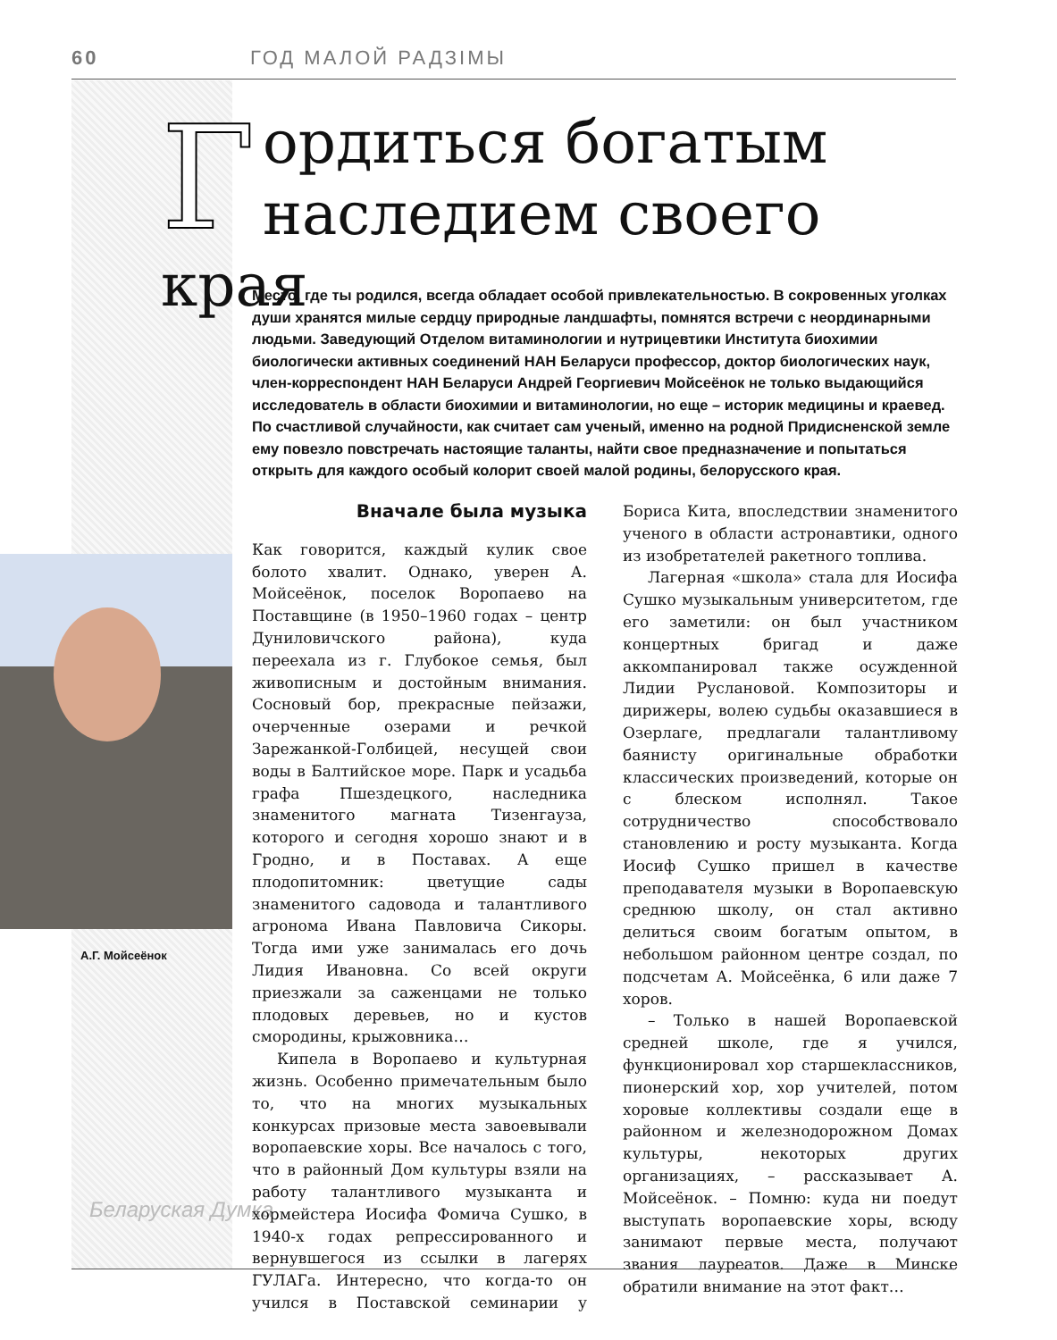60 ГОД МАЛОЙ РАДЗІМЫ
А.Г. Мойсеёнок
Беларуская Думка
Гордиться богатым
наследием своего края
Место, где ты родился, всегда обладает особой привлекательностью. В сокровенных уголках души хранятся милые сердцу природные ландшафты, помнятся встречи с неординарными людьми. Заведующий Отделом витаминологии и нутрицевтики Института биохимии биологически активных соединений НАН Беларуси профессор, доктор биологических наук, член-корреспондент НАН Беларуси Андрей Георгиевич Мойсеёнок не только выдающийся исследователь в области биохимии и витаминологии, но еще – историк медицины и краевед. По счастливой случайности, как считает сам ученый, именно на родной Придисненской земле ему повезло повстречать настоящие таланты, найти свое предназначение и попытаться открыть для каждого особый колорит своей малой родины, белорусского края.
Вначале была музыка
Как говорится, каждый кулик свое болото хвалит. Однако, уверен А. Мойсеёнок, поселок Воропаево на Поставщине (в 1950–1960 годах – центр Дуниловичского района), куда переехала из г. Глубокое семья, был живописным и достойным внимания. Сосновый бор, прекрасные пейзажи, очерченные озерами и речкой Зарежанкой-Голбицей, несущей свои воды в Балтийское море. Парк и усадьба графа Пшездецкого, наследника знаменитого магната Тизенгауза, которого и сегодня хорошо знают и в Гродно, и в Поставах. А еще плодопитомник: цветущие сады знаменитого садовода и талантливого агронома Ивана Павловича Сикоры. Тогда ими уже занималась его дочь Лидия Ивановна. Со всей округи приезжали за саженцами не только плодовых деревьев, но и кустов смородины, крыжовника…
Кипела в Воропаево и культурная жизнь. Особенно примечательным было то, что на многих музыкальных конкурсах призовые места завоевывали воропаевские хоры. Все началось с того, что в районный Дом культуры взяли на работу талантливого музыканта и хормейстера Иосифа Фомича Сушко, в 1940-х годах репрессированного и вернувшегося из ссылки в лагерях ГУЛАГа. Интересно, что когда-то он учился в Поставской семинарии у Бориса Кита, впоследствии знаменитого ученого в области астронавтики, одного из изобретателей ракетного топлива.
Лагерная «школа» стала для Иосифа Сушко музыкальным университетом, где его заметили: он был участником концертных бригад и даже аккомпанировал также осужденной Лидии Руслановой. Композиторы и дирижеры, волею судьбы оказавшиеся в Озерлаге, предлагали талантливому баянисту оригинальные обработки классических произведений, которые он с блеском исполнял. Такое сотрудничество способствовало становлению и росту музыканта. Когда Иосиф Сушко пришел в качестве преподавателя музыки в Воропаевскую среднюю школу, он стал активно делиться своим богатым опытом, в небольшом районном центре создал, по подсчетам А. Мойсеёнка, 6 или даже 7 хоров.
– Только в нашей Воропаевской средней школе, где я учился, функционировал хор старшеклассников, пионерский хор, хор учителей, потом хоровые коллективы создали еще в районном и железнодорожном Домах культуры, некоторых других организациях, – рассказывает А. Мойсеёнок. – Помню: куда ни поедут выступать воропаевские хоры, всюду занимают первые места, получают звания лауреатов. Даже в Минске обратили внимание на этот факт…